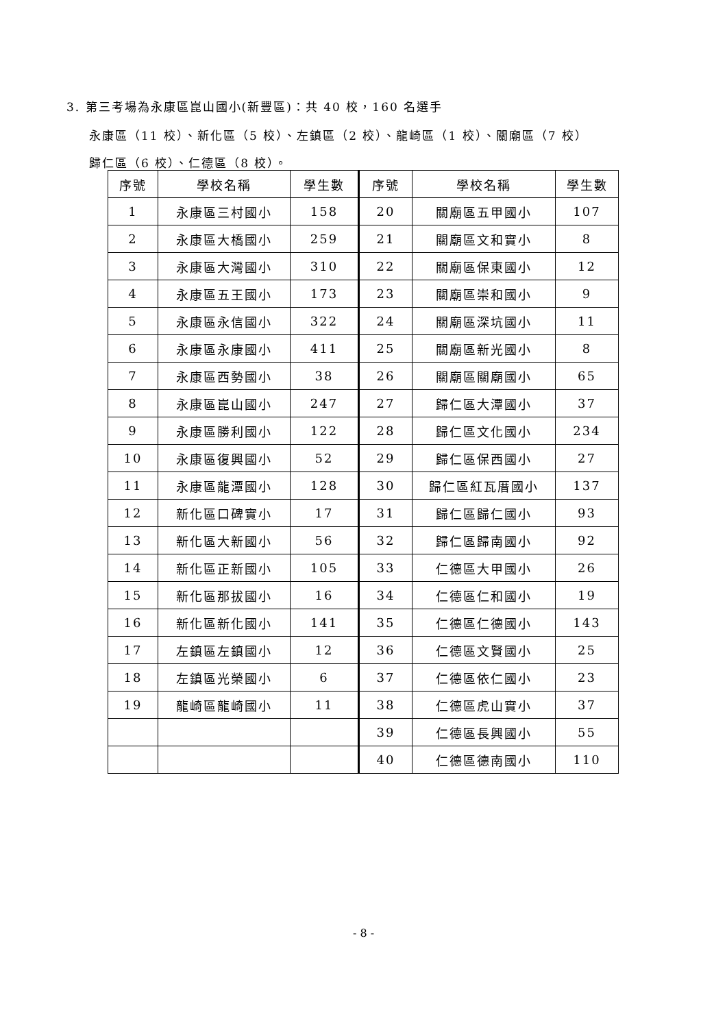3. 第三考場為永康區崑山國小(新豐區)：共 40 校，160 名選手
永康區（11 校）、新化區（5 校）、左鎮區（2 校）、龍崎區（1 校）、關廟區（7 校）
歸仁區（6 校）、仁德區（8 校）。
| 序號 | 學校名稱 | 學生數 | 序號 | 學校名稱 | 學生數 |
| --- | --- | --- | --- | --- | --- |
| 1 | 永康區三村國小 | 158 | 20 | 關廟區五甲國小 | 107 |
| 2 | 永康區大橋國小 | 259 | 21 | 關廟區文和實小 | 8 |
| 3 | 永康區大灣國小 | 310 | 22 | 關廟區保東國小 | 12 |
| 4 | 永康區五王國小 | 173 | 23 | 關廟區崇和國小 | 9 |
| 5 | 永康區永信國小 | 322 | 24 | 關廟區深坑國小 | 11 |
| 6 | 永康區永康國小 | 411 | 25 | 關廟區新光國小 | 8 |
| 7 | 永康區西勢國小 | 38 | 26 | 關廟區關廟國小 | 65 |
| 8 | 永康區崑山國小 | 247 | 27 | 歸仁區大潭國小 | 37 |
| 9 | 永康區勝利國小 | 122 | 28 | 歸仁區文化國小 | 234 |
| 10 | 永康區復興國小 | 52 | 29 | 歸仁區保西國小 | 27 |
| 11 | 永康區龍潭國小 | 128 | 30 | 歸仁區紅瓦厝國小 | 137 |
| 12 | 新化區口碑實小 | 17 | 31 | 歸仁區歸仁國小 | 93 |
| 13 | 新化區大新國小 | 56 | 32 | 歸仁區歸南國小 | 92 |
| 14 | 新化區正新國小 | 105 | 33 | 仁德區大甲國小 | 26 |
| 15 | 新化區那拔國小 | 16 | 34 | 仁德區仁和國小 | 19 |
| 16 | 新化區新化國小 | 141 | 35 | 仁德區仁德國小 | 143 |
| 17 | 左鎮區左鎮國小 | 12 | 36 | 仁德區文賢國小 | 25 |
| 18 | 左鎮區光榮國小 | 6 | 37 | 仁德區依仁國小 | 23 |
| 19 | 龍崎區龍崎國小 | 11 | 38 | 仁德區虎山實小 | 37 |
| | | | 39 | 仁德區長興國小 | 55 |
| | | | 40 | 仁德區德南國小 | 110 |
- 8 -